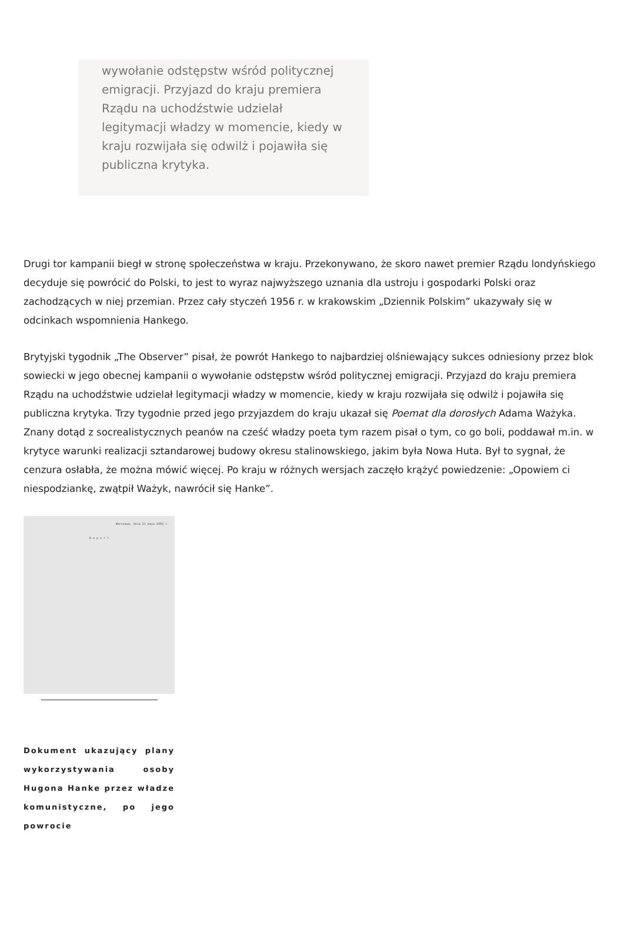wywołanie odstępstw wśród politycznej emigracji. Przyjazd do kraju premiera Rządu na uchodźstwie udzielał legitymacji władzy w momencie, kiedy w kraju rozwijała się odwilż i pojawiła się publiczna krytyka.
Drugi tor kampanii biegł w stronę społeczeństwa w kraju. Przekonywano, że skoro nawet premier Rządu londyńskiego decyduje się powrócić do Polski, to jest to wyraz najwyższego uznania dla ustroju i gospodarki Polski oraz zachodzących w niej przemian. Przez cały styczeń 1956 r. w krakowskim „Dziennik Polskim” ukazywały się w odcinkach wspomnienia Hankego.
Brytyjski tygodnik „The Observer” pisał, że powrót Hankego to najbardziej olśniewający sukces odniesiony przez blok sowiecki w jego obecnej kampanii o wywołanie odstępstw wśród politycznej emigracji. Przyjazd do kraju premiera Rządu na uchodźstwie udzielał legitymacji władzy w momencie, kiedy w kraju rozwijała się odwilż i pojawiła się publiczna krytyka. Trzy tygodnie przed jego przyjazdem do kraju ukazał się Poemat dla dorosłych Adama Ważyka. Znany dotąd z socrealistycznych peanów na cześć władzy poeta tym razem pisał o tym, co go boli, poddawał m.in. w krytyce warunki realizacji sztandarowej budowy okresu stalinowskiego, jakim była Nowa Huta. Był to sygnał, że cenzura osłabła, że można mówić więcej. Po kraju w różnych wersjach zaczęło krążyć powiedzenie: „Opowiem ci niespodziankę, zwątpił Ważyk, nawrócił się Hanke”.
Warszawa, dnia 21 maja 1956 r.
R a p o r t
Dokument ukazujący plany wykorzystywania osoby Hugona Hanke przez władze komunistyczne, po jego powrocie